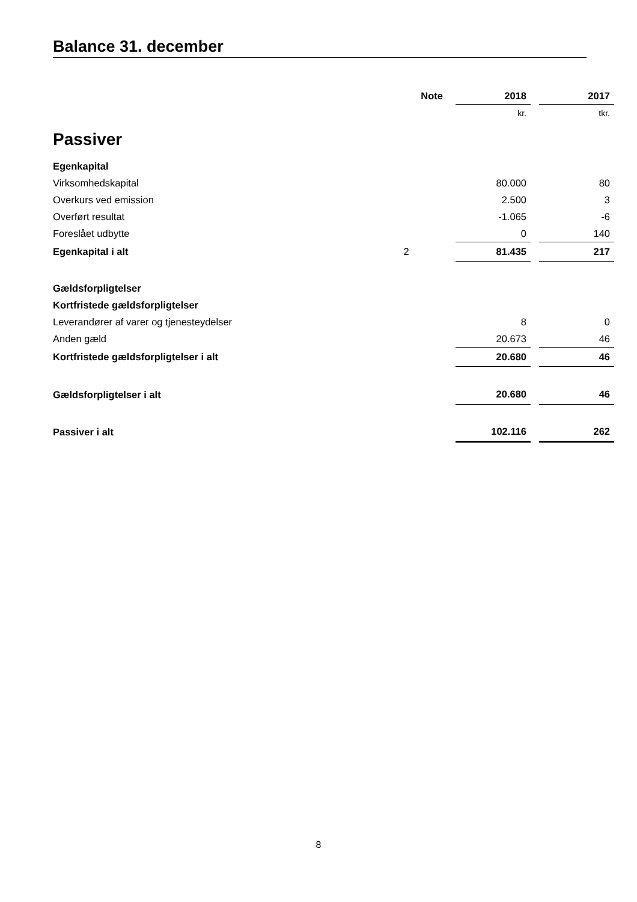Balance 31. december
| | Note | | 2018 | | 2017 |
| --- | --- | --- | --- | --- | --- |
| | | | kr. | | tkr. |
| Passiver | | | | | |
| Egenkapital | | | | | |
| Virksomhedskapital | | | 80.000 | | 80 |
| Overkurs ved emission | | | 2.500 | | 3 |
| Overført resultat | | | -1.065 | | -6 |
| Foreslået udbytte | | | 0 | | 140 |
| Egenkapital i alt | 2 | | 81.435 | | 217 |
| Gældsforpligtelser | | | | | |
| Kortfristede gældsforpligtelser | | | | | |
| Leverandører af varer og tjenesteydelser | | | 8 | | 0 |
| Anden gæld | | | 20.673 | | 46 |
| Kortfristede gældsforpligtelser i alt | | | 20.680 | | 46 |
| Gældsforpligtelser i alt | | | 20.680 | | 46 |
| Passiver i alt | | | 102.116 | | 262 |
8